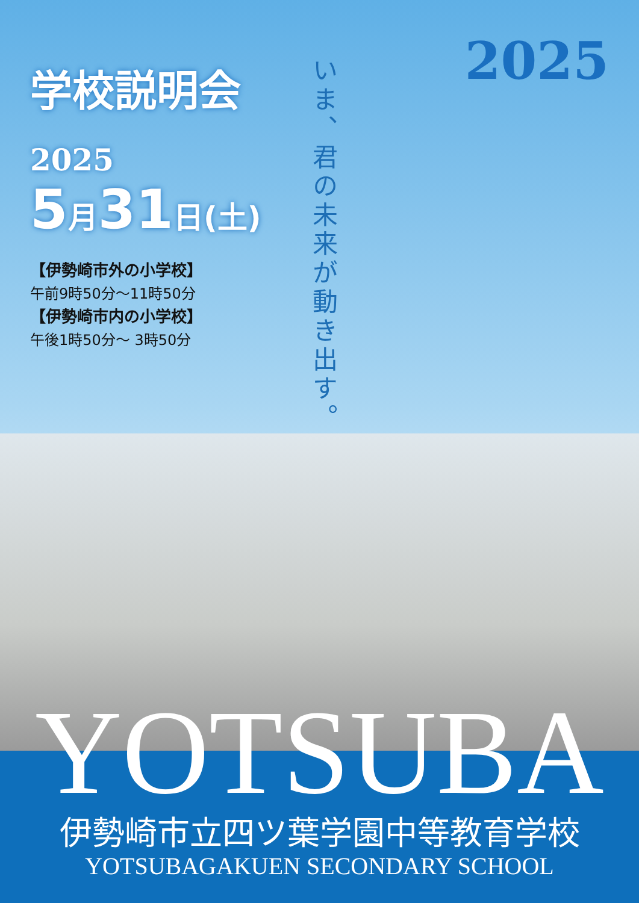2025
学校説明会
2025
5月31日(土)
【伊勢崎市外の小学校】
午前9時50分～11時50分
【伊勢崎市内の小学校】
午後1時50分～ 3時50分
いま、君の未来が動き出す。
YOTSUBA 伊勢崎市立四ツ葉学園中等教育学校
YOTSUBAGAKUEN SECONDARY SCHOOL